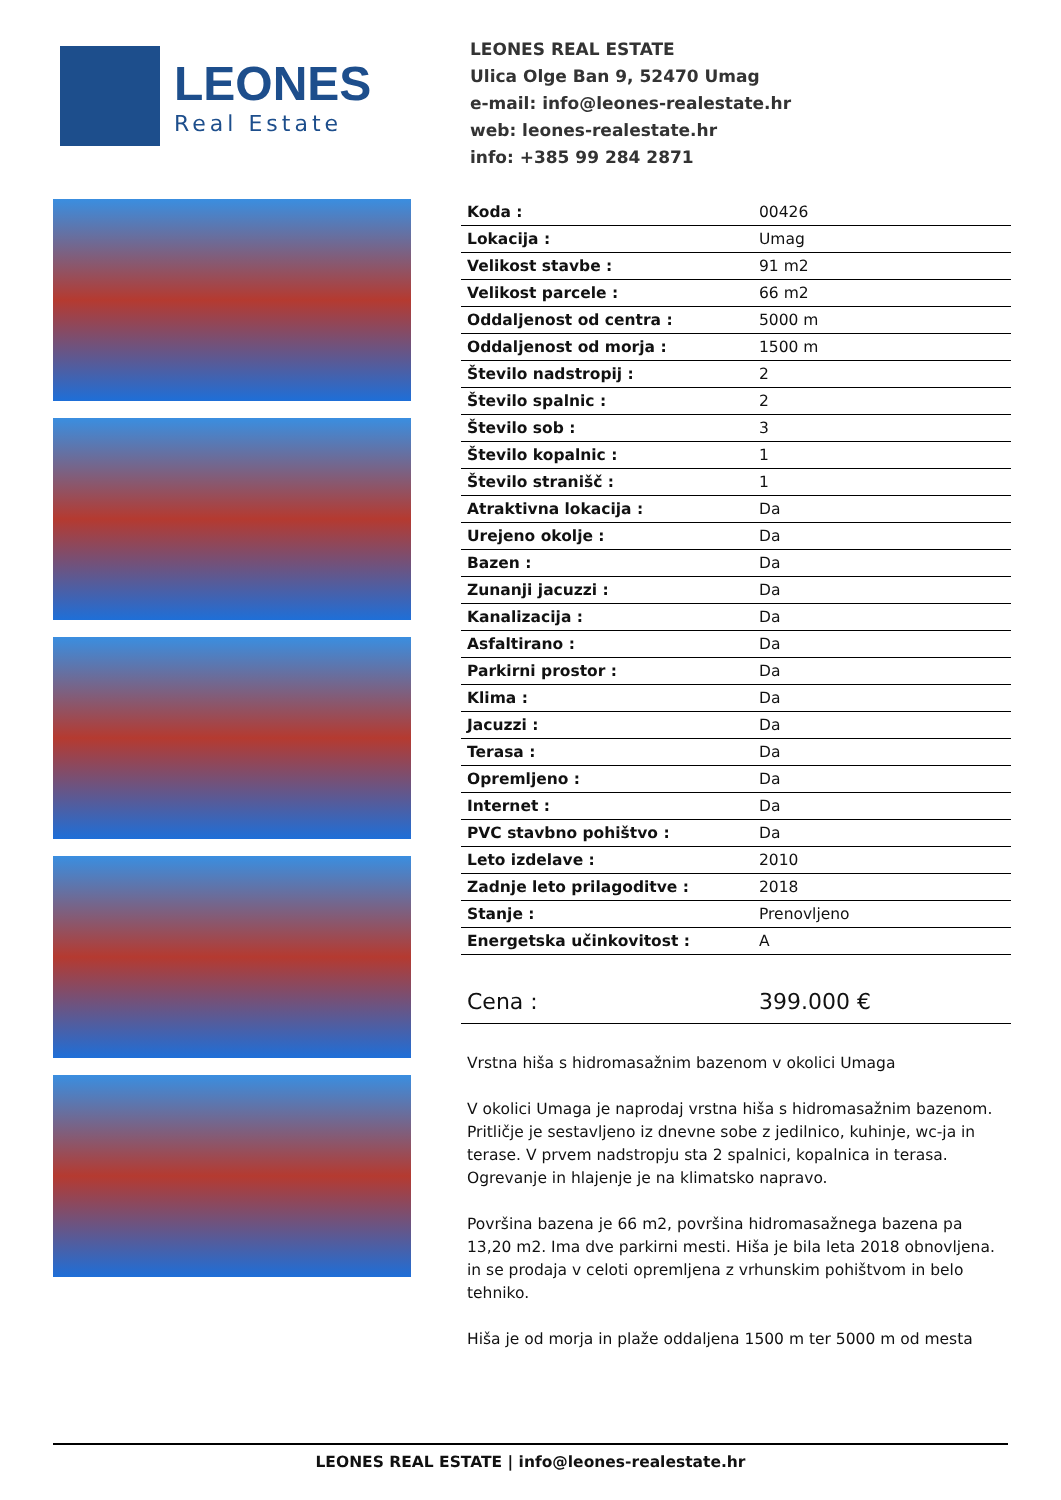LEONES
Real Estate
LEONES REAL ESTATE
Ulica Olge Ban 9, 52470 Umag
e-mail: info@leones-realestate.hr
web: leones-realestate.hr
info: +385 99 284 2871
| Koda : | 00426 |
| Lokacija : | Umag |
| Velikost stavbe : | 91 m2 |
| Velikost parcele : | 66 m2 |
| Oddaljenost od centra : | 5000 m |
| Oddaljenost od morja : | 1500 m |
| Število nadstropij : | 2 |
| Število spalnic : | 2 |
| Število sob : | 3 |
| Število kopalnic : | 1 |
| Število stranišč : | 1 |
| Atraktivna lokacija : | Da |
| Urejeno okolje : | Da |
| Bazen : | Da |
| Zunanji jacuzzi : | Da |
| Kanalizacija : | Da |
| Asfaltirano : | Da |
| Parkirni prostor : | Da |
| Klima : | Da |
| Jacuzzi : | Da |
| Terasa : | Da |
| Opremljeno : | Da |
| Internet : | Da |
| PVC stavbno pohištvo : | Da |
| Leto izdelave : | 2010 |
| Zadnje leto prilagoditve : | 2018 |
| Stanje : | Prenovljeno |
| Energetska učinkovitost : | A |
| Cena : | 399.000 € |
Vrstna hiša s hidromasažnim bazenom v okolici Umaga
V okolici Umaga je naprodaj vrstna hiša s hidromasažnim bazenom. Pritličje je sestavljeno iz dnevne sobe z jedilnico, kuhinje, wc-ja in terase. V prvem nadstropju sta 2 spalnici, kopalnica in terasa. Ogrevanje in hlajenje je na klimatsko napravo.
Površina bazena je 66 m2, površina hidromasažnega bazena pa 13,20 m2. Ima dve parkirni mesti. Hiša je bila leta 2018 obnovljena. in se prodaja v celoti opremljena z vrhunskim pohištvom in belo tehniko.
Hiša je od morja in plaže oddaljena 1500 m ter 5000 m od mesta
LEONES REAL ESTATE | info@leones-realestate.hr